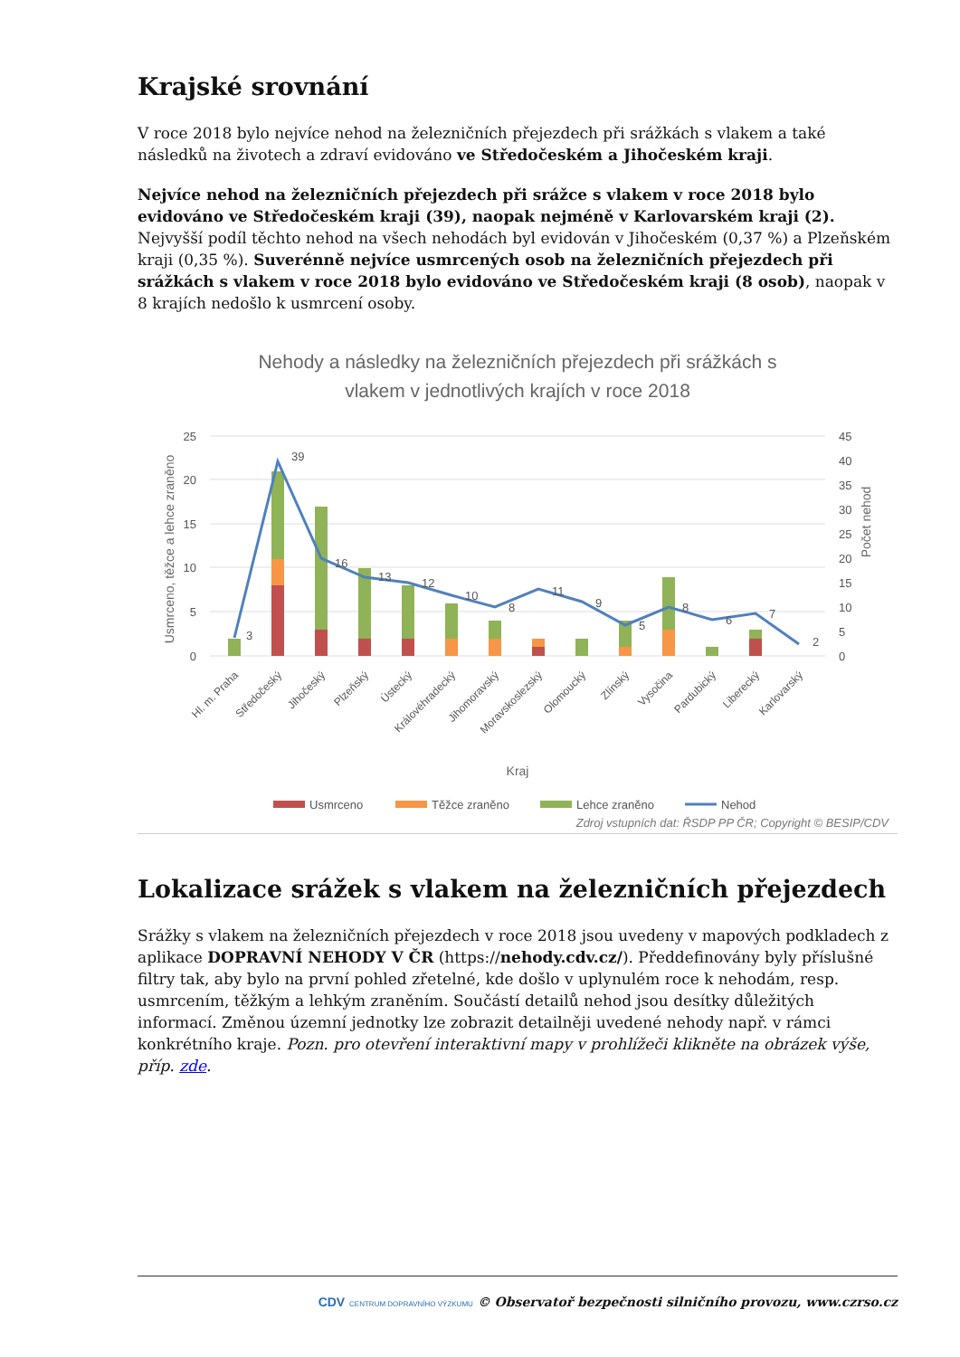Krajské srovnání
V roce 2018 bylo nejvíce nehod na železničních přejezdech při srážkách s vlakem a také následků na životech a zdraví evidováno ve Středočeském a Jihočeském kraji.
Nejvíce nehod na železničních přejezdech při srážce s vlakem v roce 2018 bylo evidováno ve Středočeském kraji (39), naopak nejméně v Karlovarském kraji (2). Nejvyšší podíl těchto nehod na všech nehodách byl evidován v Jihočeském (0,37 %) a Plzeňském kraji (0,35 %). Suverénně nejvíce usmrcených osob na železničních přejezdech při srážkách s vlakem v roce 2018 bylo evidováno ve Středočeském kraji (8 osob), naopak v 8 krajích nedošlo k usmrcení osoby.
Nehody a následky na železničních přejezdech při srážkách s
vlakem v jednotlivých krajích v roce 2018
25
20
15
10
5
0
45
40
35
30
25
20
15
10
5
0
Usmrceno, těžce a lehce zraněno
Počet nehod
3
39
16
13
12
10
8
11
9
5
8
6
7
2
Hl. m. Praha
Středočeský
Jihočeský
Plzeňský
Ústecký
Královéhradecký
Jihomoravský
Moravskoslezský
Olomoucký
Zlínský
Vysočina
Pardubický
Liberecký
Karlovarský
Kraj
Usmrceno
Těžce zraněno
Lehce zraněno
Nehod
Zdroj vstupních dat: ŘSDP PP ČR; Copyright © BESIP/CDV
Lokalizace srážek s vlakem na železničních přejezdech
Srážky s vlakem na železničních přejezdech v roce 2018 jsou uvedeny v mapových podkladech z aplikace DOPRAVNÍ NEHODY V ČR (https://nehody.cdv.cz/). Předdefinovány byly příslušné filtry tak, aby bylo na první pohled zřetelné, kde došlo v uplynulém roce k nehodám, resp. usmrcením, těžkým a lehkým zraněním. Součástí detailů nehod jsou desítky důležitých informací. Změnou územní jednotky lze zobrazit detailněji uvedené nehody např. v rámci konkrétního kraje. Pozn. pro otevření interaktivní mapy v prohlížeči klikněte na obrázek výše, příp. zde.
CDV CENTRUM DOPRAVNÍHO VÝZKUMU © Observatoř bezpečnosti silničního provozu, www.czrso.cz